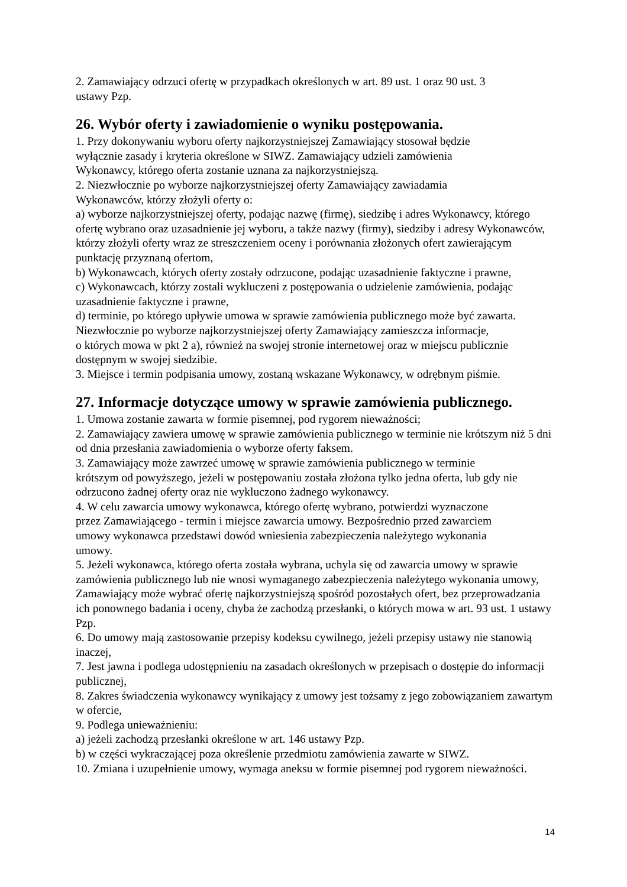2. Zamawiający odrzuci ofertę w przypadkach określonych w art. 89 ust. 1 oraz 90 ust. 3
ustawy Pzp.
26. Wybór oferty i zawiadomienie o wyniku postępowania.
1. Przy dokonywaniu wyboru oferty najkorzystniejszej Zamawiający stosował będzie
wyłącznie zasady i kryteria określone w SIWZ. Zamawiający udzieli zamówienia
Wykonawcy, którego oferta zostanie uznana za najkorzystniejszą.
2. Niezwłocznie po wyborze najkorzystniejszej oferty Zamawiający zawiadamia
Wykonawców, którzy złożyli oferty o:
a) wyborze najkorzystniejszej oferty, podając nazwę (firmę), siedzibę i adres Wykonawcy, którego ofertę wybrano oraz uzasadnienie jej wyboru, a także nazwy (firmy), siedziby i adresy Wykonawców, którzy złożyli oferty wraz ze streszczeniem oceny i porównania złożonych ofert zawierającym punktację przyznaną ofertom,
b) Wykonawcach, których oferty zostały odrzucone, podając uzasadnienie faktyczne i prawne,
c) Wykonawcach, którzy zostali wykluczeni z postępowania o udzielenie zamówienia, podając uzasadnienie faktyczne i prawne,
d) terminie, po którego upływie umowa w sprawie zamówienia publicznego może być zawarta.
Niezwłocznie po wyborze najkorzystniejszej oferty Zamawiający zamieszcza informacje,
o których mowa w pkt 2 a), również na swojej stronie internetowej oraz w miejscu publicznie dostępnym w swojej siedzibie.
3. Miejsce i termin podpisania umowy, zostaną wskazane Wykonawcy, w odrębnym piśmie.
27. Informacje dotyczące umowy w sprawie zamówienia publicznego.
1. Umowa zostanie zawarta w formie pisemnej, pod rygorem nieważności;
2. Zamawiający zawiera umowę w sprawie zamówienia publicznego w terminie nie krótszym niż 5 dni od dnia przesłania zawiadomienia o wyborze oferty faksem.
3. Zamawiający może zawrzeć umowę w sprawie zamówienia publicznego w terminie
krótszym od powyższego, jeżeli w postępowaniu została złożona tylko jedna oferta, lub gdy nie odrzucono żadnej oferty oraz nie wykluczono żadnego wykonawcy.
4. W celu zawarcia umowy wykonawca, którego ofertę wybrano, potwierdzi wyznaczone
przez Zamawiającego - termin i miejsce zawarcia umowy. Bezpośrednio przed zawarciem
umowy wykonawca przedstawi dowód wniesienia zabezpieczenia należytego wykonania
umowy.
5. Jeżeli wykonawca, którego oferta została wybrana, uchyla się od zawarcia umowy w sprawie zamówienia publicznego lub nie wnosi wymaganego zabezpieczenia należytego wykonania umowy, Zamawiający może wybrać ofertę najkorzystniejszą spośród pozostałych ofert, bez przeprowadzania ich ponownego badania i oceny, chyba że zachodzą przesłanki, o których mowa w art. 93 ust. 1 ustawy Pzp.
6. Do umowy mają zastosowanie przepisy kodeksu cywilnego, jeżeli przepisy ustawy nie stanowią inaczej,
7. Jest jawna i podlega udostępnieniu na zasadach określonych w przepisach o dostępie do informacji publicznej,
8. Zakres świadczenia wykonawcy wynikający z umowy jest tożsamy z jego zobowiązaniem zawartym w ofercie,
9. Podlega unieważnieniu:
a) jeżeli zachodzą przesłanki określone w art. 146 ustawy Pzp.
b) w części wykraczającej poza określenie przedmiotu zamówienia zawarte w SIWZ.
10. Zmiana i uzupełnienie umowy, wymaga aneksu w formie pisemnej pod rygorem nieważności.
14